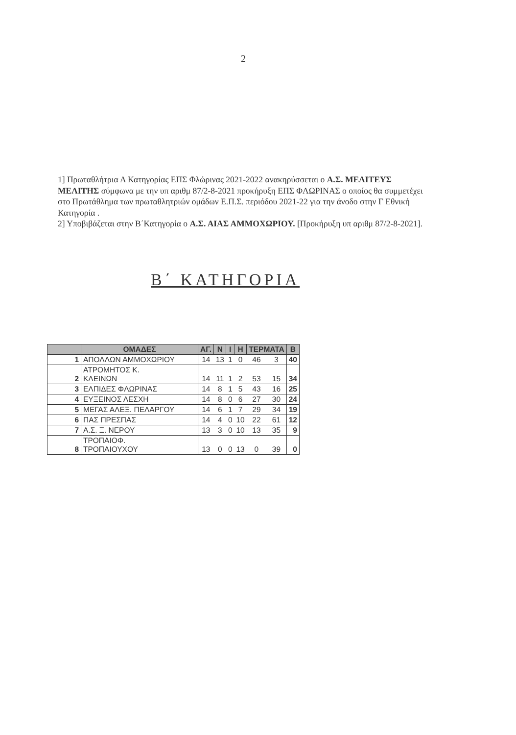2
1] Πρωταθλήτρια Α Κατηγορίας ΕΠΣ Φλώρινας 2021-2022 ανακηρύσσεται ο Α.Σ. ΜΕΛΙΤΕΥΣ ΜΕΛΙΤΗΣ σύμφωνα με την υπ αριθμ 87/2-8-2021 προκήρυξη ΕΠΣ ΦΛΩΡΙΝΑΣ ο οποίος θα συμμετέχει στο Πρωτάθλημα των πρωταθλητριών ομάδων Ε.Π.Σ. περιόδου 2021-22 για την άνοδο στην Γ Εθνική Κατηγορία .
2] Υποβιβάζεται στην Β΄Κατηγορία ο Α.Σ. ΑΙΑΣ ΑΜΜΟΧΩΡΙΟΥ. [Προκήρυξη υπ αριθμ 87/2-8-2021].
Β΄ ΚΑΤΗΓΟΡΙΑ
| | ΟΜΑΔΕΣ | ΑΓ. | Ν | Ι | Η | ΤΕΡΜΑΤΑ | | Β |
| --- | --- | --- | --- | --- | --- | --- | --- | --- |
| 1 | ΑΠΟΛΛΩΝ ΑΜΜΟΧΩΡΙΟΥ | 14 | 13 | 1 | 0 | 46 | 3 | 40 |
| 2 | ΑΤΡΟΜΗΤΟΣ Κ. ΚΛΕΙΝΩΝ | 14 | 11 | 1 | 2 | 53 | 15 | 34 |
| 3 | ΕΛΠΙΔΕΣ ΦΛΩΡΙΝΑΣ | 14 | 8 | 1 | 5 | 43 | 16 | 25 |
| 4 | ΕΥΞΕΙΝΟΣ ΛΕΣΧΗ | 14 | 8 | 0 | 6 | 27 | 30 | 24 |
| 5 | ΜΕΓΑΣ ΑΛΕΞ. ΠΕΛΑΡΓΟΥ | 14 | 6 | 1 | 7 | 29 | 34 | 19 |
| 6 | ΠΑΣ ΠΡΕΣΠΑΣ | 14 | 4 | 0 | 10 | 22 | 61 | 12 |
| 7 | Α.Σ. Ξ. ΝΕΡΟΥ | 13 | 3 | 0 | 10 | 13 | 35 | 9 |
| 8 | ΤΡΟΠΑΙΟΦ. ΤΡΟΠΑΙΟΥΧΟΥ | 13 | 0 | 0 | 13 | 0 | 39 | 0 |